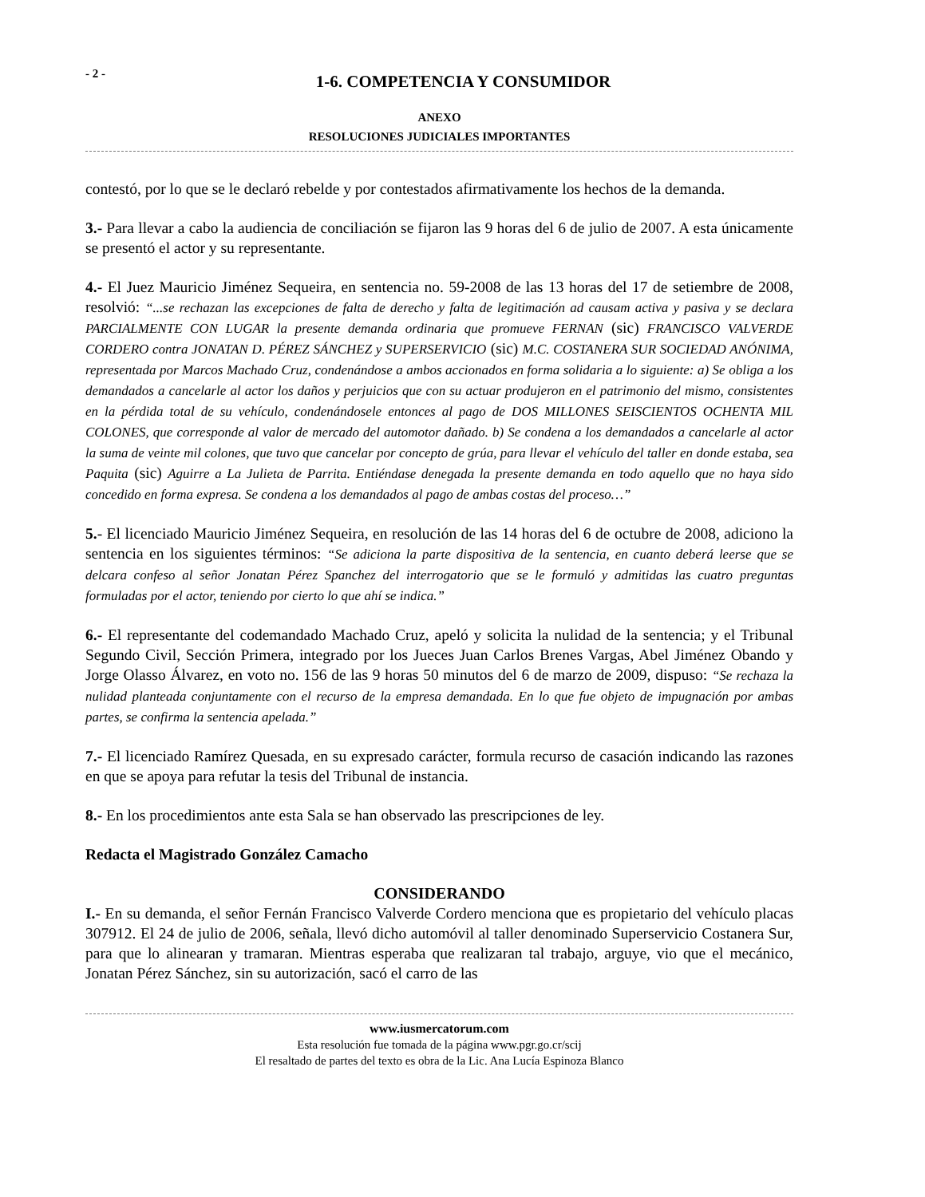- 2 -
1-6. COMPETENCIA Y CONSUMIDOR
ANEXO
RESOLUCIONES JUDICIALES IMPORTANTES
contestó, por lo que se le declaró rebelde y por contestados afirmativamente los hechos de la demanda.
3.- Para llevar a cabo la audiencia de conciliación se fijaron las 9 horas del 6 de julio de 2007. A esta únicamente se presentó el actor y su representante.
4.- El Juez Mauricio Jiménez Sequeira, en sentencia no. 59-2008 de las 13 horas del 17 de setiembre de 2008, resolvió: “...se rechazan las excepciones de falta de derecho y falta de legitimación ad causam activa y pasiva y se declara PARCIALMENTE CON LUGAR la presente demanda ordinaria que promueve FERNAN (sic) FRANCISCO VALVERDE CORDERO contra JONATAN D. PÉREZ SÁNCHEZ y SUPERSERVICIO (sic) M.C. COSTANERA SUR SOCIEDAD ANÓNIMA, representada por Marcos Machado Cruz, condenándose a ambos accionados en forma solidaria a lo siguiente: a) Se obliga a los demandados a cancelarle al actor los daños y perjuicios que con su actuar produjeron en el patrimonio del mismo, consistentes en la pérdida total de su vehículo, condenándosele entonces al pago de DOS MILLONES SEISCIENTOS OCHENTA MIL COLONES, que corresponde al valor de mercado del automotor dañado. b) Se condena a los demandados a cancelarle al actor la suma de veinte mil colones, que tuvo que cancelar por concepto de grúa, para llevar el vehículo del taller en donde estaba, sea Paquita (sic) Aguirre a La Julieta de Parrita. Entiéndase denegada la presente demanda en todo aquello que no haya sido concedido en forma expresa. Se condena a los demandados al pago de ambas costas del proceso…”
5.- El licenciado Mauricio Jiménez Sequeira, en resolución de las 14 horas del 6 de octubre de 2008, adiciono la sentencia en los siguientes términos: “Se adiciona la parte dispositiva de la sentencia, en cuanto deberá leerse que se delcara confeso al señor Jonatan Pérez Spanchez del interrogatorio que se le formuló y admitidas las cuatro preguntas formuladas por el actor, teniendo por cierto lo que ahí se indica.”
6.- El representante del codemandado Machado Cruz, apeló y solicita la nulidad de la sentencia; y el Tribunal Segundo Civil, Sección Primera, integrado por los Jueces Juan Carlos Brenes Vargas, Abel Jiménez Obando y Jorge Olasso Álvarez, en voto no. 156 de las 9 horas 50 minutos del 6 de marzo de 2009, dispuso: “Se rechaza la nulidad planteada conjuntamente con el recurso de la empresa demandada. En lo que fue objeto de impugnación por ambas partes, se confirma la sentencia apelada.”
7.- El licenciado Ramírez Quesada, en su expresado carácter, formula recurso de casación indicando las razones en que se apoya para refutar la tesis del Tribunal de instancia.
8.- En los procedimientos ante esta Sala se han observado las prescripciones de ley.
Redacta el Magistrado González Camacho
CONSIDERANDO
I.- En su demanda, el señor Fernán Francisco Valverde Cordero menciona que es propietario del vehículo placas 307912. El 24 de julio de 2006, señala, llevó dicho automóvil al taller denominado Superservicio Costanera Sur, para que lo alinearan y tramaran. Mientras esperaba que realizaran tal trabajo, arguye, vio que el mecánico, Jonatan Pérez Sánchez, sin su autorización, sacó el carro de las
www.iusmercatorum.com
Esta resolución fue tomada de la página www.pgr.go.cr/scij
El resaltado de partes del texto es obra de la Lic. Ana Lucía Espinoza Blanco